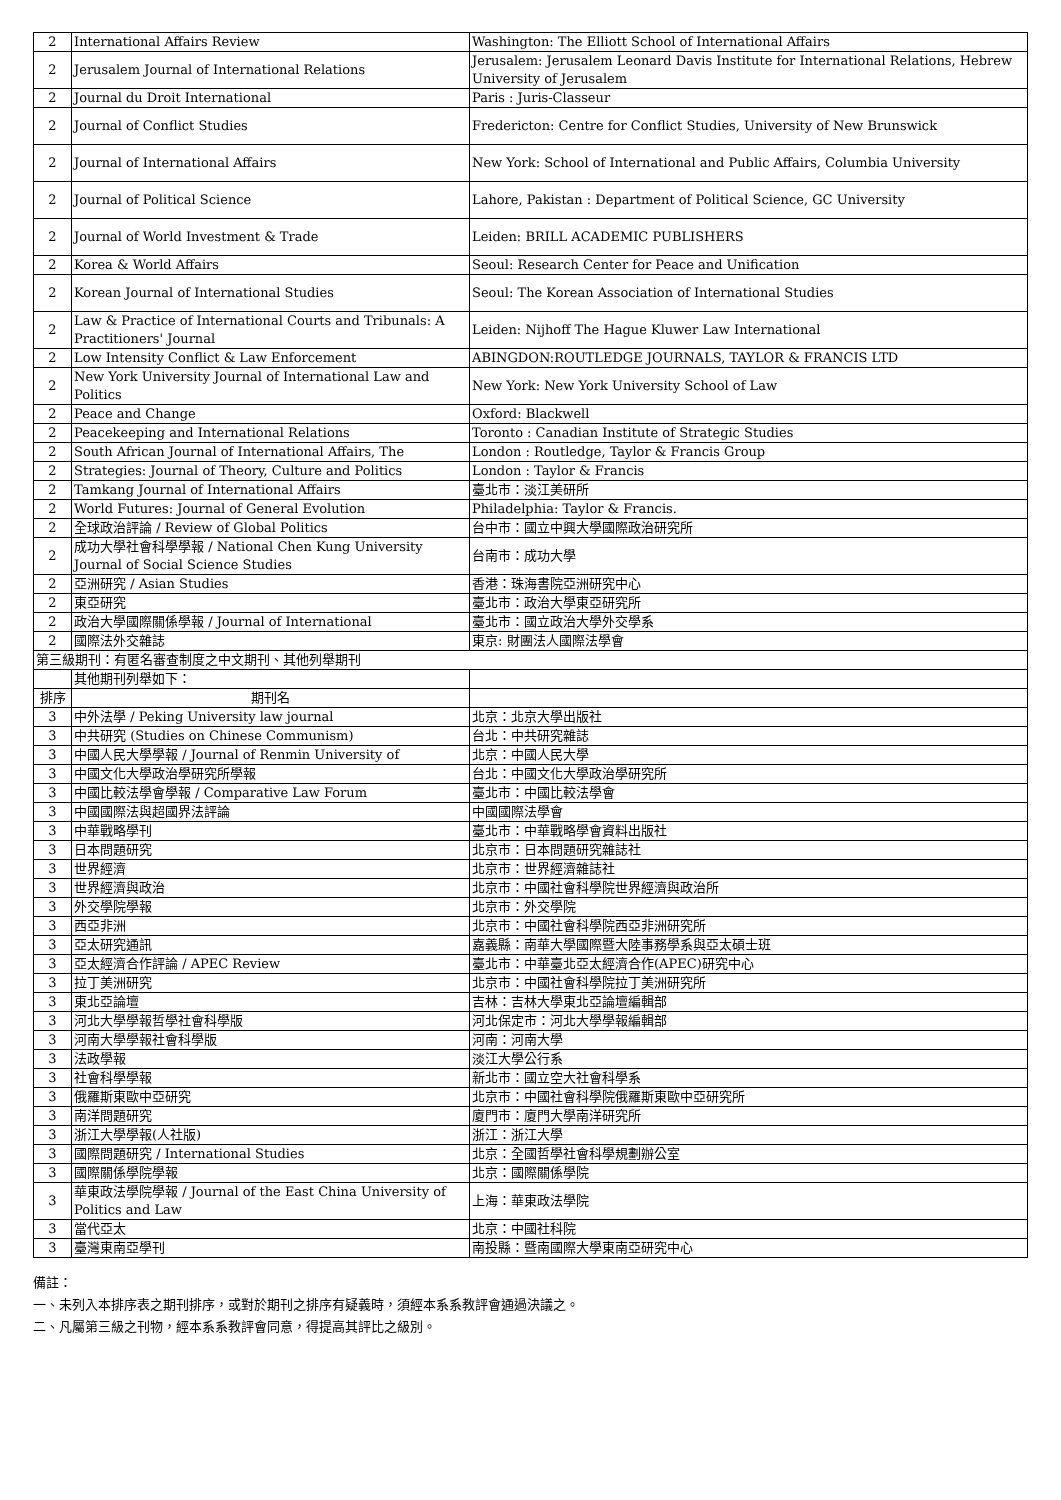| 2 | International Affairs Review | Washington: The Elliott School of International Affairs |
| 2 | Jerusalem Journal of International Relations | Jerusalem: Jerusalem Leonard Davis Institute for International Relations, Hebrew University of Jerusalem |
| 2 | Journal du Droit International | Paris : Juris-Classeur |
| 2 | Journal of Conflict Studies | Fredericton: Centre for Conflict Studies, University of New Brunswick |
| 2 | Journal of International Affairs | New York: School of International and Public Affairs, Columbia University |
| 2 | Journal of Political Science | Lahore, Pakistan : Department of Political Science, GC University |
| 2 | Journal of World Investment & Trade | Leiden: BRILL ACADEMIC PUBLISHERS |
| 2 | Korea & World Affairs | Seoul: Research Center for Peace and Unification |
| 2 | Korean Journal of International Studies | Seoul: The Korean Association of International Studies |
| 2 | Law & Practice of International Courts and Tribunals: A Practitioners' Journal | Leiden: Nijhoff The Hague Kluwer Law International |
| 2 | Low Intensity Conflict & Law Enforcement | ABINGDON:ROUTLEDGE JOURNALS, TAYLOR & FRANCIS LTD |
| 2 | New York University Journal of International Law and Politics | New York: New York University School of Law |
| 2 | Peace and Change | Oxford: Blackwell |
| 2 | Peacekeeping and International Relations | Toronto : Canadian Institute of Strategic Studies |
| 2 | South African Journal of International Affairs, The | London : Routledge, Taylor & Francis Group |
| 2 | Strategies: Journal of Theory, Culture and Politics | London : Taylor & Francis |
| 2 | Tamkang Journal of International Affairs | 臺北市：淡江美研所 |
| 2 | World Futures: Journal of General Evolution | Philadelphia: Taylor & Francis. |
| 2 | 全球政治評論 / Review of Global Politics | 台中市：國立中興大學國際政治研究所 |
| 2 | 成功大學社會科學學報 / National Chen Kung University Journal of Social Science Studies | 台南市：成功大學 |
| 2 | 亞洲研究 / Asian Studies | 香港：珠海書院亞洲研究中心 |
| 2 | 東亞研究 | 臺北市：政治大學東亞研究所 |
| 2 | 政治大學國際關係學報 / Journal of International | 臺北市：國立政治大學外交學系 |
| 2 | 國際法外交雜誌 | 東京: 財團法人國際法學會 |
| 第三級期刊：有匿名審查制度之中文期刊、其他列舉期刊 | | |
| | 其他期刊列舉如下： | |
| 排序 | 期刊名 | |
| 3 | 中外法學 / Peking University law journal | 北京：北京大學出版社 |
| 3 | 中共研究 (Studies on Chinese Communism) | 台北：中共研究雜誌 |
| 3 | 中國人民大學學報 / Journal of Renmin University of | 北京：中國人民大學 |
| 3 | 中國文化大學政治學研究所學報 | 台北：中國文化大學政治學研究所 |
| 3 | 中國比較法學會學報 / Comparative Law Forum | 臺北市：中國比較法學會 |
| 3 | 中國國際法與超國界法評論 | 中國國際法學會 |
| 3 | 中華戰略學刊 | 臺北市：中華戰略學會資料出版社 |
| 3 | 日本問題研究 | 北京市：日本問題研究雜誌社 |
| 3 | 世界經濟 | 北京市：世界經濟雜誌社 |
| 3 | 世界經濟與政治 | 北京市：中國社會科學院世界經濟與政治所 |
| 3 | 外交學院學報 | 北京市：外交學院 |
| 3 | 西亞非洲 | 北京市：中國社會科學院西亞非洲研究所 |
| 3 | 亞太研究通訊 | 嘉義縣：南華大學國際暨大陸事務學系與亞太碩士班 |
| 3 | 亞太經濟合作評論 / APEC Review | 臺北市：中華臺北亞太經濟合作(APEC)研究中心 |
| 3 | 拉丁美洲研究 | 北京市：中國社會科學院拉丁美洲研究所 |
| 3 | 東北亞論壇 | 吉林：吉林大學東北亞論壇編輯部 |
| 3 | 河北大學學報哲學社會科學版 | 河北保定市：河北大學學報編輯部 |
| 3 | 河南大學學報社會科學版 | 河南：河南大學 |
| 3 | 法政學報 | 淡江大學公行系 |
| 3 | 社會科學學報 | 新北市：國立空大社會科學系 |
| 3 | 俄羅斯東歐中亞研究 | 北京市：中國社會科學院俄羅斯東歐中亞研究所 |
| 3 | 南洋問題研究 | 廈門市：廈門大學南洋研究所 |
| 3 | 浙江大學學報(人社版) | 浙江：浙江大學 |
| 3 | 國際問題研究 / International Studies | 北京：全國哲學社會科學規劃辦公室 |
| 3 | 國際關係學院學報 | 北京：國際關係學院 |
| 3 | 華東政法學院學報 / Journal of the East China University of Politics and Law | 上海：華東政法學院 |
| 3 | 當代亞太 | 北京：中國社科院 |
| 3 | 臺灣東南亞學刊 | 南投縣：暨南國際大學東南亞研究中心 |
備註：
一、未列入本排序表之期刊排序，或對於期刊之排序有疑義時，須經本系系教評會通過決議之。
二、凡屬第三級之刊物，經本系系教評會同意，得提高其評比之級別。